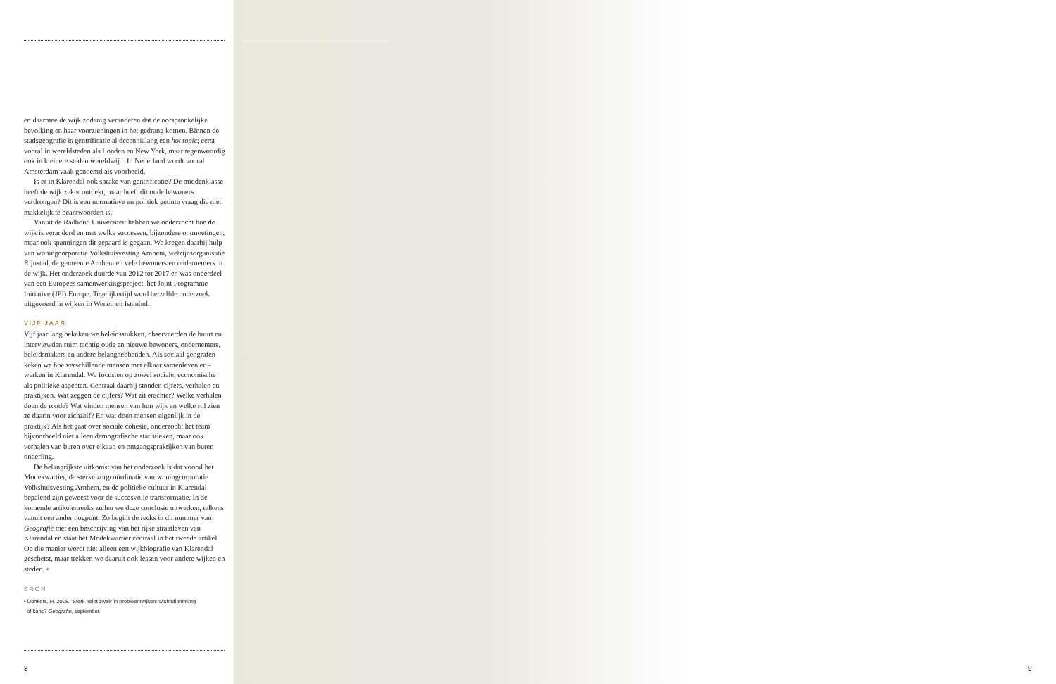en daarmee de wijk zodanig veranderen dat de oorspronkelijke bevolking en haar voorzieningen in het gedrang komen. Binnen de stadsgeografie is gentrificatie al decennialang een hot topic; eerst vooral in wereldsteden als Londen en New York, maar tegenwoordig ook in kleinere steden wereldwijd. In Nederland wordt vooral Amsterdam vaak genoemd als voorbeeld.
Is er in Klarendal ook sprake van gentrificatie? De middenklasse heeft de wijk zeker ontdekt, maar heeft dit oude bewoners verdrongen? Dit is een normatieve en politiek getinte vraag die niet makkelijk te beantwoorden is.
Vanuit de Radboud Universiteit hebben we onderzocht hoe de wijk is veranderd en met welke successen, bijzondere ontmoetingen, maar ook spanningen dit gepaard is gegaan. We kregen daarbij hulp van woningcorporatie Volkshuisvesting Arnhem, welzijnsorganisatie Rijnstad, de gemeente Arnhem en vele bewoners en ondernemers in de wijk. Het onderzoek duurde van 2012 tot 2017 en was onderdeel van een Europees samenwerkingsproject, het Joint Programme Initiative (JPI) Europe. Tegelijkertijd werd hetzelfde onderzoek uitgevoerd in wijken in Wenen en Istanbul.
VIJF JAAR
Vijf jaar lang bekeken we beleidsstukken, observeerden de buurt en interviewden ruim tachtig oude en nieuwe bewoners, ondernemers, beleidsmakers en andere belanghebbenden. Als sociaal geografen keken we hoe verschillende mensen met elkaar samenleven en -werken in Klarendal. We focusten op zowel sociale, economische als politieke aspecten. Centraal daarbij stonden cijfers, verhalen en praktijken. Wat zeggen de cijfers? Wat zit erachter? Welke verhalen doen de ronde? Wat vinden mensen van hun wijk en welke rol zien ze daarin voor zichzelf? En wat doen mensen eigenlijk in de praktijk? Als het gaat over sociale cohesie, onderzocht het team bijvoorbeeld niet alleen demografische statistieken, maar ook verhalen van buren over elkaar, en omgangspraktijken van buren onderling.
De belangrijkste uitkomst van het onderzoek is dat vooral het Modekwartier, de sterke zorgcoördinatie van woningcorporatie Volkshuisvesting Arnhem, en de politieke cultuur in Klarendal bepalend zijn geweest voor de succesvolle transformatie. In de komende artikelenreeks zullen we deze conclusie uitwerken, telkens vanuit een ander oogpunt. Zo begint de reeks in dit nummer van Geografie met een beschrijving van het rijke straatleven van Klarendal en staat het Modekwartier centraal in het tweede artikel. Op die manier wordt niet alleen een wijkbiografie van Klarendal geschetst, maar trekken we daaruit ook lessen voor andere wijken en steden. •
BRON
• Donkers, H. 2008. ‘Sterk helpt zwak’ in probleemwijken: wishfull thinking
of kans? Geografie, september.
8 9